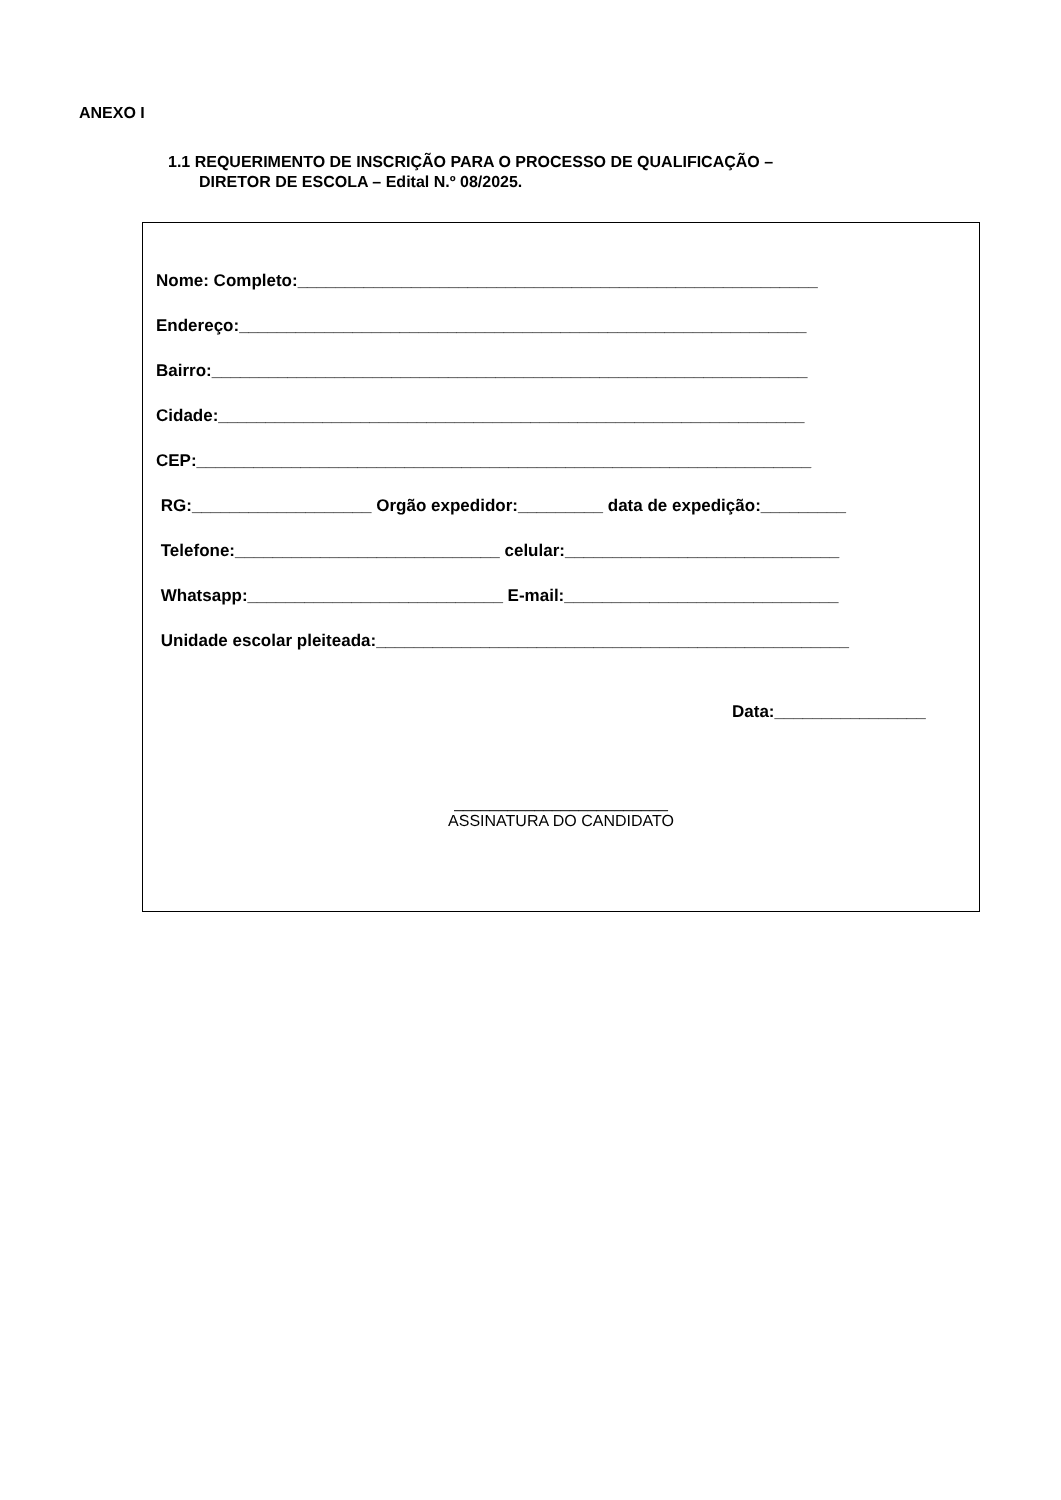ANEXO I
1.1 REQUERIMENTO DE INSCRIÇÃO PARA O PROCESSO DE QUALIFICAÇÃO –
DIRETOR DE ESCOLA – Edital N.º 08/2025.
Nome: Completo:_______________________________________________________
Endereço:____________________________________________________________
Bairro:_______________________________________________________________
Cidade:______________________________________________________________
CEP:_________________________________________________________________
RG:___________________ Orgão expedidor:_________ data de expedição:_________
Telefone:____________________________ celular:_____________________________
Whatsapp:___________________________ E-mail:_____________________________
Unidade escolar pleiteada:__________________________________________________
Data:________________
________________________
ASSINATURA DO CANDIDATO